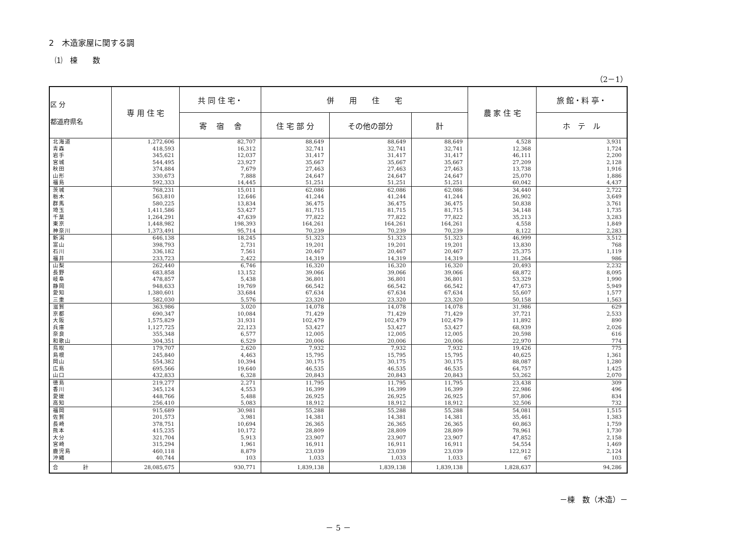2　木造家屋に関する調
⑴　棟　　数
（2－1）
| 区 分 都道府県名 | 専 用 住 宅 | 共 同 住 宅・ | 併 用 住 宅 | | | 農 家 住 宅 | 旅 館・料 亭・ |
| --- | --- | --- | --- | --- | --- | --- | --- |
| | | 寄 宿 舎 | 住 宅 部 分 | その他の部分 | 計 | | ホ テ ル |
| 北海道 | 1,272,606 | 82,707 | 88,649 | 88,649 | 88,649 | 4,528 | 3,931 |
| 青森 | 418,593 | 16,312 | 32,741 | 32,741 | 32,741 | 12,368 | 1,724 |
| 岩手 | 345,621 | 12,037 | 31,417 | 31,417 | 31,417 | 46,111 | 2,200 |
| 宮城 | 544,495 | 23,927 | 35,667 | 35,667 | 35,667 | 27,209 | 2,128 |
| 秋田 | 374,884 | 7,679 | 27,463 | 27,463 | 27,463 | 13,738 | 1,916 |
| 山形 | 330,673 | 7,888 | 24,647 | 24,647 | 24,647 | 25,070 | 1,886 |
| 福島 | 592,333 | 14,445 | 51,251 | 51,251 | 51,251 | 60,042 | 4,437 |
| 茨城 | 768,231 | 15,011 | 62,086 | 62,086 | 62,086 | 34,440 | 2,722 |
| 栃木 | 563,810 | 12,646 | 41,244 | 41,244 | 41,244 | 26,902 | 3,649 |
| 群馬 | 580,225 | 13,834 | 36,475 | 36,475 | 36,475 | 50,838 | 3,761 |
| 埼玉 | 1,411,586 | 53,427 | 81,715 | 81,715 | 81,715 | 34,148 | 1,735 |
| 千葉 | 1,264,291 | 47,639 | 77,822 | 77,822 | 77,822 | 35,213 | 3,283 |
| 東京 | 1,448,982 | 198,393 | 164,261 | 164,261 | 164,261 | 4,558 | 1,849 |
| 神奈川 | 1,373,491 | 95,714 | 70,239 | 70,239 | 70,239 | 8,122 | 2,283 |
| 新潟 | 646,138 | 18,245 | 51,323 | 51,323 | 51,323 | 46,999 | 3,512 |
| 富山 | 398,793 | 2,731 | 19,201 | 19,201 | 19,201 | 13,830 | 768 |
| 石川 | 336,182 | 7,561 | 20,467 | 20,467 | 20,467 | 25,375 | 1,119 |
| 福井 | 233,723 | 2,422 | 14,319 | 14,319 | 14,319 | 11,264 | 986 |
| 山梨 | 262,440 | 6,746 | 16,320 | 16,320 | 16,320 | 20,493 | 2,232 |
| 長野 | 683,858 | 13,152 | 39,066 | 39,066 | 39,066 | 68,872 | 8,095 |
| 岐阜 | 478,857 | 5,438 | 36,801 | 36,801 | 36,801 | 53,329 | 1,990 |
| 静岡 | 948,633 | 19,769 | 66,542 | 66,542 | 66,542 | 47,673 | 5,949 |
| 愛知 | 1,380,601 | 33,684 | 67,634 | 67,634 | 67,634 | 55,607 | 1,577 |
| 三重 | 582,030 | 5,576 | 23,320 | 23,320 | 23,320 | 50,158 | 1,563 |
| 滋賀 | 363,986 | 3,020 | 14,078 | 14,078 | 14,078 | 31,986 | 629 |
| 京都 | 690,347 | 10,084 | 71,429 | 71,429 | 71,429 | 37,721 | 2,533 |
| 大阪 | 1,575,829 | 31,931 | 102,479 | 102,479 | 102,479 | 11,892 | 890 |
| 兵庫 | 1,127,725 | 22,123 | 53,427 | 53,427 | 53,427 | 68,939 | 2,026 |
| 奈良 | 355,348 | 6,577 | 12,005 | 12,005 | 12,005 | 20,598 | 616 |
| 和歌山 | 304,351 | 6,529 | 20,006 | 20,006 | 20,006 | 22,970 | 774 |
| 鳥取 | 179,707 | 2,620 | 7,932 | 7,932 | 7,932 | 19,426 | 775 |
| 島根 | 245,840 | 4,463 | 15,795 | 15,795 | 15,795 | 40,625 | 1,361 |
| 岡山 | 554,382 | 10,394 | 30,175 | 30,175 | 30,175 | 88,087 | 1,280 |
| 広島 | 695,566 | 19,640 | 46,535 | 46,535 | 46,535 | 64,757 | 1,425 |
| 山口 | 432,833 | 6,328 | 20,843 | 20,843 | 20,843 | 53,262 | 2,070 |
| 徳島 | 219,277 | 2,271 | 11,795 | 11,795 | 11,795 | 23,438 | 309 |
| 香川 | 345,124 | 4,553 | 16,399 | 16,399 | 16,399 | 22,986 | 496 |
| 愛媛 | 448,766 | 5,488 | 26,925 | 26,925 | 26,925 | 57,806 | 834 |
| 高知 | 256,410 | 5,083 | 18,912 | 18,912 | 18,912 | 32,506 | 732 |
| 福岡 | 915,689 | 30,981 | 55,288 | 55,288 | 55,288 | 54,081 | 1,515 |
| 佐賀 | 201,573 | 3,981 | 14,381 | 14,381 | 14,381 | 35,461 | 1,383 |
| 長崎 | 378,751 | 10,694 | 26,365 | 26,365 | 26,365 | 60,863 | 1,759 |
| 熊本 | 415,235 | 10,172 | 28,809 | 28,809 | 28,809 | 78,961 | 1,730 |
| 大分 | 321,704 | 5,913 | 23,907 | 23,907 | 23,907 | 47,852 | 2,158 |
| 宮崎 | 315,294 | 1,961 | 16,911 | 16,911 | 16,911 | 54,554 | 1,469 |
| 鹿児島 | 460,118 | 8,879 | 23,039 | 23,039 | 23,039 | 122,912 | 2,124 |
| 沖縄 | 40,744 | 103 | 1,033 | 1,033 | 1,033 | 67 | 103 |
| 合 計 | 28,085,675 | 930,771 | 1,839,138 | 1,839,138 | 1,839,138 | 1,828,637 | 94,286 |
－棟　数（木造）－
－ 5 －